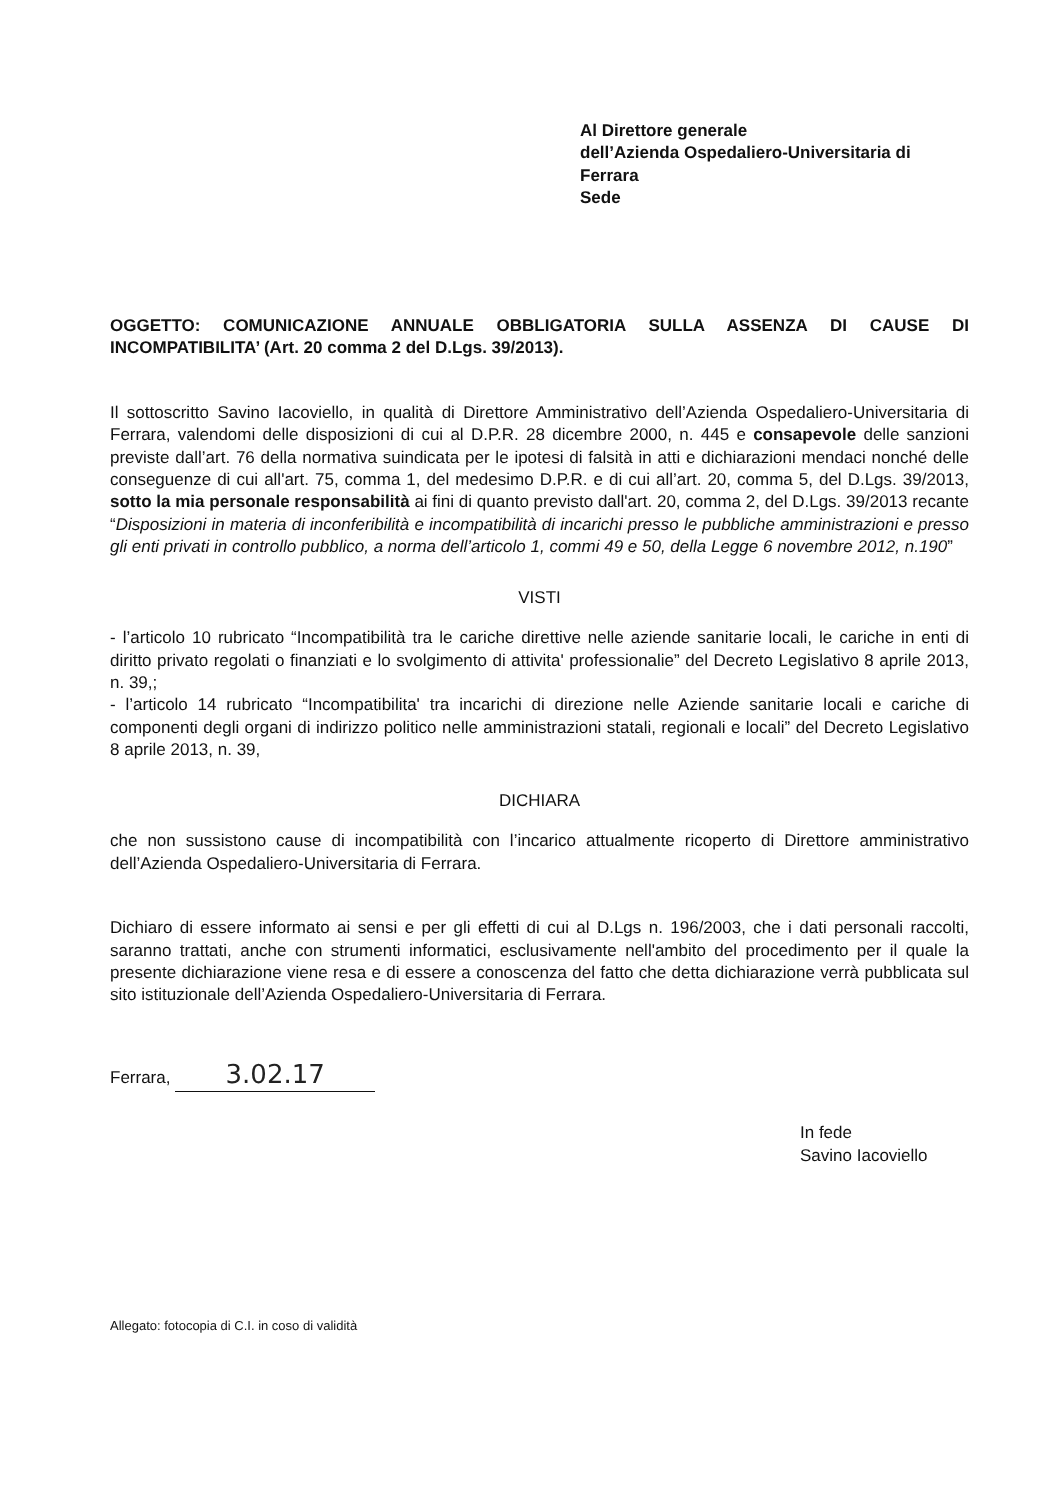Al Direttore generale
dell’Azienda Ospedaliero-Universitaria di
Ferrara
Sede
OGGETTO: COMUNICAZIONE ANNUALE OBBLIGATORIA SULLA ASSENZA DI CAUSE DI INCOMPATIBILITA’ (Art. 20 comma 2 del D.Lgs. 39/2013).
Il sottoscritto Savino Iacoviello, in qualità di Direttore Amministrativo dell’Azienda Ospedaliero-Universitaria di Ferrara, valendomi delle disposizioni di cui al D.P.R. 28 dicembre 2000, n. 445 e consapevole delle sanzioni previste dall’art. 76 della normativa suindicata per le ipotesi di falsità in atti e dichiarazioni mendaci nonché delle conseguenze di cui all'art. 75, comma 1, del medesimo D.P.R. e di cui all’art. 20, comma 5, del D.Lgs. 39/2013, sotto la mia personale responsabilità ai fini di quanto previsto dall'art. 20, comma 2, del D.Lgs. 39/2013 recante “Disposizioni in materia di inconferibilità e incompatibilità di incarichi presso le pubbliche amministrazioni e presso gli enti privati in controllo pubblico, a norma dell’articolo 1, commi 49 e 50, della Legge 6 novembre 2012, n.190”
VISTI
- l’articolo 10 rubricato “Incompatibilità tra le cariche direttive nelle aziende sanitarie locali, le cariche in enti di diritto privato regolati o finanziati e lo svolgimento di attivita' professionalie” del Decreto Legislativo 8 aprile 2013, n. 39,;
- l’articolo 14 rubricato “Incompatibilita' tra incarichi di direzione nelle Aziende sanitarie locali e cariche di componenti degli organi di indirizzo politico nelle amministrazioni statali, regionali e locali” del Decreto Legislativo 8 aprile 2013, n. 39,
DICHIARA
che non sussistono cause di incompatibilità con l’incarico attualmente ricoperto di Direttore amministrativo dell’Azienda Ospedaliero-Universitaria di Ferrara.
Dichiaro di essere informato ai sensi e per gli effetti di cui al D.Lgs n. 196/2003, che i dati personali raccolti, saranno trattati, anche con strumenti informatici, esclusivamente nell'ambito del procedimento per il quale la presente dichiarazione viene resa e di essere a conoscenza del fatto che detta dichiarazione verrà pubblicata sul sito istituzionale dell’Azienda Ospedaliero-Universitaria di Ferrara.
Ferrara, 3.02.17
In fede
Savino Iacoviello
Allegato: fotocopia di C.I. in coso di validità